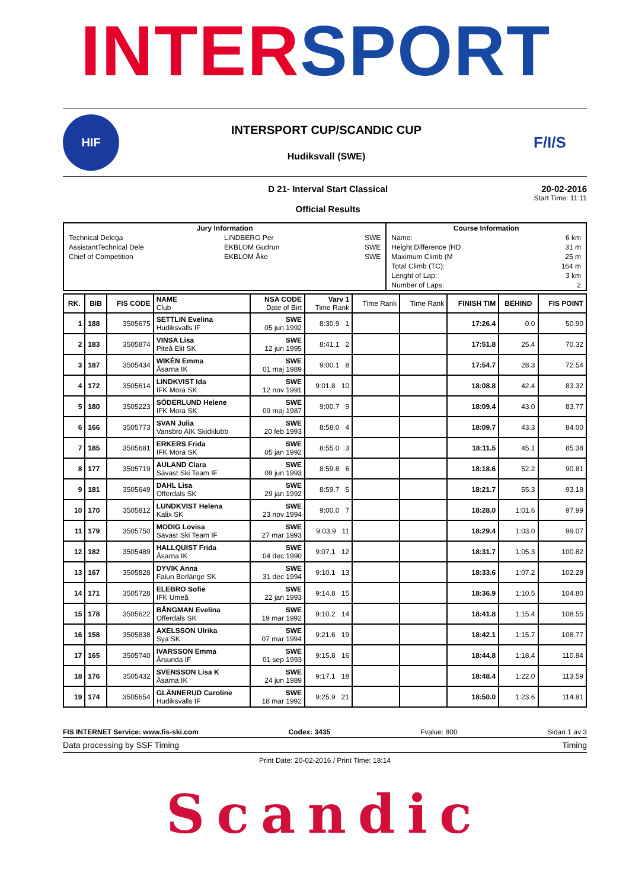INTER SPORT
HIF
INTERSPORT CUP/SCANDIC CUP
Hudiksvall (SWE)
F/I/S
D 21- Interval Start Classical
Official Results
20-02-2016
Start Time: 11:11
| Jury Information | | | Course Information | |
| --- | --- | --- | --- | --- |
| Technical Delega | LINDBERG Per | SWE | Name: | 6 km |
| AssistantTechnical Dele | EKBLOM Gudrun | SWE | Height Difference (HD | 31 m |
| Chief of Competition | EKBLOM Åke | SWE | Maximum Climb (M | 25 m |
| | | | Total Climb (TC): | 164 m |
| | | | Lenght of Lap: | 3 km |
| | | | Number of Laps: | 2 |
| RK. | BIB | FIS CODE | NAME Club | NSA CODE Date of Birt | Varv 1 Time Rank | Time Rank | Time Rank | FINISH TIM | BEHIND | FIS POINT |
| --- | --- | --- | --- | --- | --- | --- | --- | --- | --- | --- |
| 1 | 188 | 3505675 | SETTLIN Evelina Hudiksvalls IF | SWE 05 jun 1992 | 8:30.9 1 | | | 17:26.4 | 0.0 | 50.90 |
| 2 | 183 | 3505874 | VINSA Lisa Piteå Elit SK | SWE 12 jun 1995 | 8:41.1 2 | | | 17:51.8 | 25.4 | 70.32 |
| 3 | 187 | 3505434 | WIKÉN Emma Åsarna IK | SWE 01 maj 1989 | 9:00.1 8 | | | 17:54.7 | 28.3 | 72.54 |
| 4 | 172 | 3505614 | LINDKVIST Ida IFK Mora SK | SWE 12 nov 1991 | 9:01.8 10 | | | 18:08.8 | 42.4 | 83.32 |
| 5 | 180 | 3505223 | SÖDERLUND Helene IFK Mora SK | SWE 09 maj 1987 | 9:00.7 9 | | | 18:09.4 | 43.0 | 83.77 |
| 6 | 166 | 3505773 | SVAN Julia Vansbro AIK Skidklubb | SWE 20 feb 1993 | 8:58.0 4 | | | 18:09.7 | 43.3 | 84.00 |
| 7 | 185 | 3505681 | ERKERS Frida IFK Mora SK | SWE 05 jan 1992 | 8:55.0 3 | | | 18:11.5 | 45.1 | 85.38 |
| 8 | 177 | 3505719 | AULAND Clara Sävast Ski Team IF | SWE 09 jun 1993 | 8:59.8 6 | | | 18:18.6 | 52.2 | 90.81 |
| 9 | 181 | 3505649 | DAHL Lisa Offerdals SK | SWE 29 jan 1992 | 8:59.7 5 | | | 18:21.7 | 55.3 | 93.18 |
| 10 | 170 | 3505812 | LUNDKVIST Helena Kalix SK | SWE 23 nov 1994 | 9:00.0 7 | | | 18:28.0 | 1:01.6 | 97.99 |
| 11 | 179 | 3505750 | MODIG Lovisa Sävast Ski Team IF | SWE 27 mar 1993 | 9:03.9 11 | | | 18:29.4 | 1:03.0 | 99.07 |
| 12 | 182 | 3505489 | HALLQUIST Frida Åsarna IK | SWE 04 dec 1990 | 9:07.1 12 | | | 18:31.7 | 1:05.3 | 100.82 |
| 13 | 167 | 3505828 | DYVIK Anna Falun Borlänge SK | SWE 31 dec 1994 | 9:10.1 13 | | | 18:33.6 | 1:07.2 | 102.28 |
| 14 | 171 | 3505728 | ELEBRO Sofie IFK Umeå | SWE 22 jan 1993 | 9:14.8 15 | | | 18:36.9 | 1:10.5 | 104.80 |
| 15 | 178 | 3505622 | BÅNGMAN Evelina Offerdals SK | SWE 19 mar 1992 | 9:10.2 14 | | | 18:41.8 | 1:15.4 | 108.55 |
| 16 | 158 | 3505838 | AXELSSON Ulrika Sya SK | SWE 07 mar 1994 | 9:21.6 19 | | | 18:42.1 | 1:15.7 | 108.77 |
| 17 | 165 | 3505740 | IVARSSON Emma Årsunda IF | SWE 01 sep 1993 | 9:15.8 16 | | | 18:44.8 | 1:18.4 | 110.84 |
| 18 | 176 | 3505432 | SVENSSON Lisa K Åsarna IK | SWE 24 jun 1989 | 9:17.1 18 | | | 18:48.4 | 1:22.0 | 113.59 |
| 19 | 174 | 3505654 | GLÄNNERUD Caroline Hudiksvalls IF | SWE 18 mar 1992 | 9:25.9 21 | | | 18:50.0 | 1:23.6 | 114.81 |
FIS INTERNET Service: www.fis-ski.com Codex: 3435 Fvalue: 800 Sidan 1 av 3
Data processing by SSF Timing Timing
Print Date: 20-02-2016 / Print Time: 18:14
Scandic